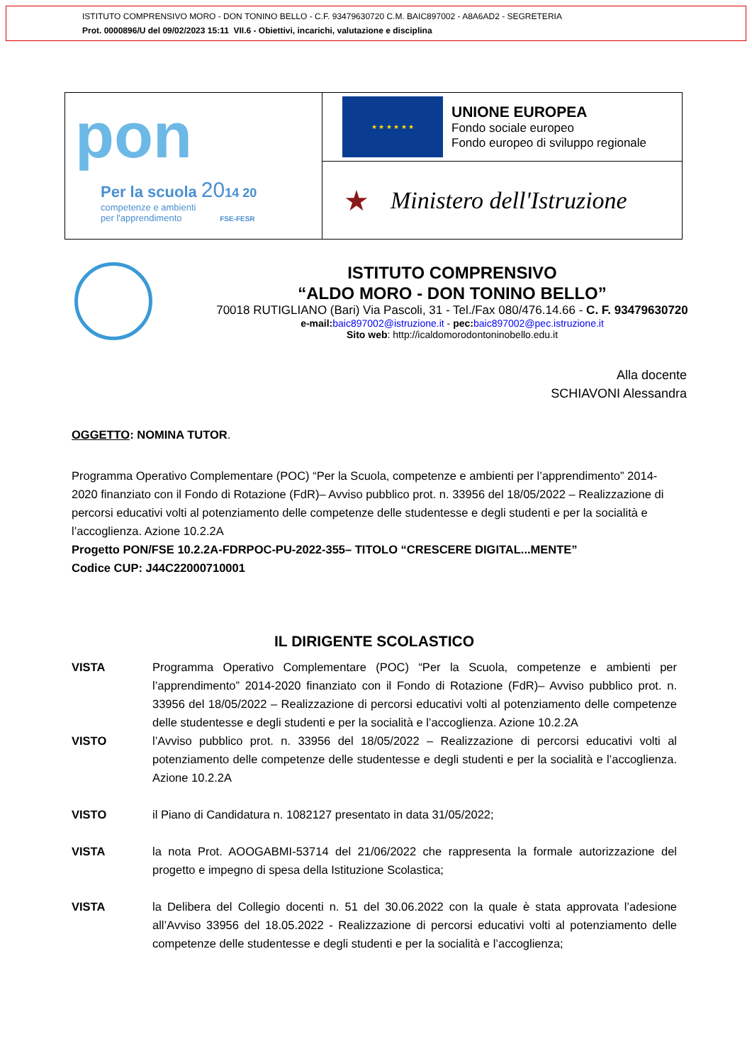ISTITUTO COMPRENSIVO MORO - DON TONINO BELLO - C.F. 93479630720 C.M. BAIC897002 - A8A6AD2 - SEGRETERIA
Prot. 0000896/U del 09/02/2023 15:11 VII.6 - Obiettivi, incarichi, valutazione e disciplina
pon
Per la scuola 2014 20
competenze e ambienti
per l'apprendimento FSE-FESR
★ ★ ★ ★ ★ ★
UNIONE EUROPEA
Fondo sociale europeo
Fondo europeo di sviluppo regionale
★ Ministero dell'Istruzione
ISTITUTO COMPRENSIVO
“ALDO MORO - DON TONINO BELLO”
70018 RUTIGLIANO (Bari) Via Pascoli, 31 - Tel./Fax 080/476.14.66 - C. F. 93479630720
e-mail: baic897002@istruzione.it - pec: baic897002@pec.istruzione.it
Sito web: http://icaldomorodontoninobello.edu.it
Alla docente
SCHIAVONI Alessandra
OGGETTO: NOMINA TUTOR.
Programma Operativo Complementare (POC) “Per la Scuola, competenze e ambienti per l’apprendimento” 2014-2020 finanziato con il Fondo di Rotazione (FdR)– Avviso pubblico prot. n. 33956 del 18/05/2022 – Realizzazione di percorsi educativi volti al potenziamento delle competenze delle studentesse e degli studenti e per la socialità e l’accoglienza. Azione 10.2.2A
Progetto PON/FSE 10.2.2A-FDRPOC-PU-2022-355– TITOLO “CRESCERE DIGITAL...MENTE”
Codice CUP: J44C22000710001
IL DIRIGENTE SCOLASTICO
VISTA Programma Operativo Complementare (POC) “Per la Scuola, competenze e ambienti per l’apprendimento” 2014-2020 finanziato con il Fondo di Rotazione (FdR)– Avviso pubblico prot. n. 33956 del 18/05/2022 – Realizzazione di percorsi educativi volti al potenziamento delle competenze delle studentesse e degli studenti e per la socialità e l’accoglienza. Azione 10.2.2A
VISTO l’Avviso pubblico prot. n. 33956 del 18/05/2022 – Realizzazione di percorsi educativi volti al potenziamento delle competenze delle studentesse e degli studenti e per la socialità e l’accoglienza. Azione 10.2.2A
VISTO il Piano di Candidatura n. 1082127 presentato in data 31/05/2022;
VISTA la nota Prot. AOOGABMI-53714 del 21/06/2022 che rappresenta la formale autorizzazione del progetto e impegno di spesa della Istituzione Scolastica;
VISTA la Delibera del Collegio docenti n. 51 del 30.06.2022 con la quale è stata approvata l’adesione all’Avviso 33956 del 18.05.2022 - Realizzazione di percorsi educativi volti al potenziamento delle competenze delle studentesse e degli studenti e per la socialità e l’accoglienza;